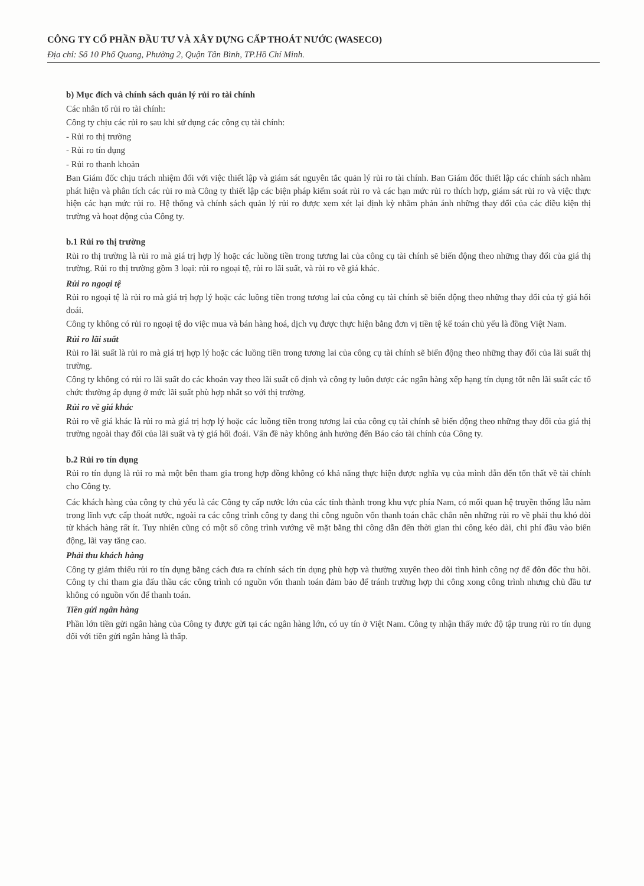CÔNG TY CỔ PHẦN ĐẦU TƯ VÀ XÂY DỰNG CẤP THOÁT NƯỚC (WASECO)
Địa chỉ: Số 10 Phổ Quang, Phường 2, Quận Tân Bình, TP.Hồ Chí Minh.
b) Mục đích và chính sách quản lý rủi ro tài chính
Các nhân tố rủi ro tài chính:
Công ty chịu các rủi ro sau khi sử dụng các công cụ tài chính:
- Rủi ro thị trường
- Rủi ro tín dụng
- Rủi ro thanh khoản
Ban Giám đốc chịu trách nhiệm đối với việc thiết lập và giám sát nguyên tắc quản lý rủi ro tài chính. Ban Giám đốc thiết lập các chính sách nhằm phát hiện và phân tích các rủi ro mà Công ty thiết lập các biện pháp kiểm soát rủi ro và các hạn mức rủi ro thích hợp, giám sát rủi ro và việc thực hiện các hạn mức rủi ro. Hệ thống và chính sách quản lý rủi ro được xem xét lại định kỳ nhằm phản ánh những thay đổi của các điều kiện thị trường và hoạt động của Công ty.
b.1 Rủi ro thị trường
Rủi ro thị trường là rủi ro mà giá trị hợp lý hoặc các luồng tiền trong tương lai của công cụ tài chính sẽ biến động theo những thay đổi của giá thị trường. Rủi ro thị trường gồm 3 loại: rủi ro ngoại tệ, rủi ro lãi suất, và rủi ro về giá khác.
Rủi ro ngoại tệ
Rủi ro ngoại tệ là rủi ro mà giá trị hợp lý hoặc các luồng tiền trong tương lai của công cụ tài chính sẽ biến động theo những thay đổi của tỷ giá hối đoái.
Công ty không có rủi ro ngoại tệ do việc mua và bán hàng hoá, dịch vụ được thực hiện bằng đơn vị tiền tệ kế toán chủ yếu là đồng Việt Nam.
Rủi ro lãi suất
Rủi ro lãi suất là rủi ro mà giá trị hợp lý hoặc các luồng tiền trong tương lai của công cụ tài chính sẽ biến động theo những thay đổi của lãi suất thị trường.
Công ty không có rủi ro lãi suất do các khoản vay theo lãi suất cố định và công ty luôn được các ngân hàng xếp hạng tín dụng tốt nên lãi suất các tổ chức thường áp dụng ở mức lãi suất phù hợp nhất so với thị trường.
Rủi ro về giá khác
Rủi ro về giá khác là rủi ro mà giá trị hợp lý hoặc các luồng tiền trong tương lai của công cụ tài chính sẽ biến động theo những thay đổi của giá thị trường ngoài thay đổi của lãi suất và tỷ giá hối đoái. Vấn đề này không ảnh hưởng đến Báo cáo tài chính của Công ty.
b.2 Rủi ro tín dụng
Rủi ro tín dụng là rủi ro mà một bên tham gia trong hợp đồng không có khả năng thực hiện được nghĩa vụ của mình dẫn đến tổn thất về tài chính cho Công ty.
Các khách hàng của công ty chủ yếu là các Công ty cấp nước lớn của các tỉnh thành trong khu vực phía Nam, có mối quan hệ truyền thống lâu năm trong lĩnh vực cấp thoát nước, ngoài ra các công trình công ty đang thi công nguồn vốn thanh toán chắc chắn nên những rủi ro về phải thu khó đòi từ khách hàng rất ít. Tuy nhiên cũng có một số công trình vướng về mặt bằng thi công dẫn đến thời gian thi công kéo dài, chi phí đầu vào biến động, lãi vay tăng cao.
Phải thu khách hàng
Công ty giảm thiểu rủi ro tín dụng bằng cách đưa ra chính sách tín dụng phù hợp và thường xuyên theo dõi tình hình công nợ để đôn đốc thu hồi. Công ty chỉ tham gia đấu thầu các công trình có nguồn vốn thanh toán đảm bảo để tránh trường hợp thi công xong công trình nhưng chủ đầu tư không có nguồn vốn để thanh toán.
Tiền gửi ngân hàng
Phần lớn tiền gửi ngân hàng của Công ty được gửi tại các ngân hàng lớn, có uy tín ở Việt Nam. Công ty nhận thấy mức độ tập trung rủi ro tín dụng đối với tiền gửi ngân hàng là thấp.